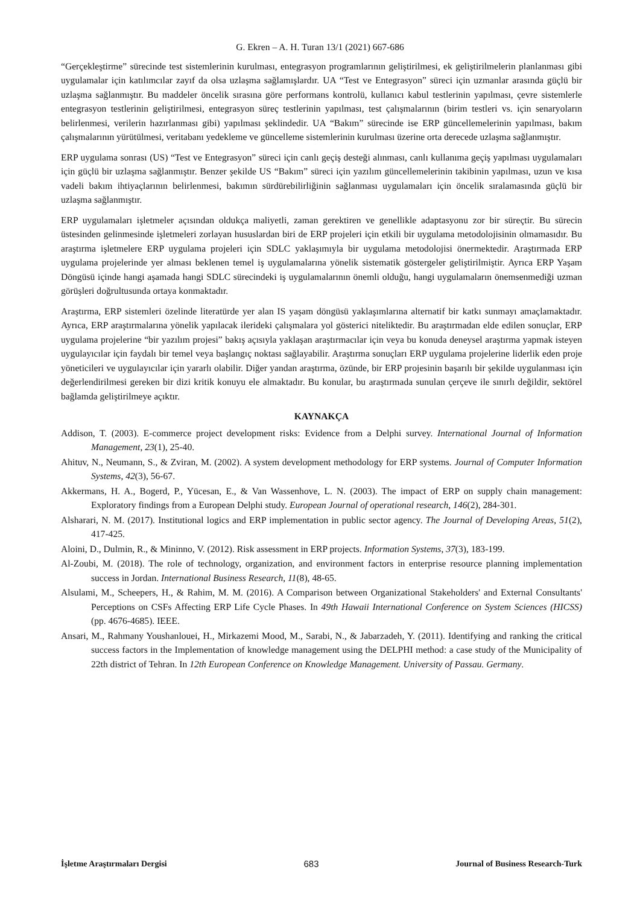G. Ekren – A. H. Turan 13/1 (2021) 667-686
“Gerçekleştirme” sürecinde test sistemlerinin kurulması, entegrasyon programlarının geliştirilmesi, ek geliştirilmelerin planlanması gibi uygulamalar için katılımcılar zayıf da olsa uzlaşma sağlamışlardır. UA “Test ve Entegrasyon” süreci için uzmanlar arasında güçlü bir uzlaşma sağlanmıştır. Bu maddeler öncelik sırasına göre performans kontrolü, kullanıcı kabul testlerinin yapılması, çevre sistemlerle entegrasyon testlerinin geliştirilmesi, entegrasyon süreç testlerinin yapılması, test çalışmalarının (birim testleri vs. için senaryoların belirlenmesi, verilerin hazırlanması gibi) yapılması şeklindedir. UA “Bakım” sürecinde ise ERP güncellemelerinin yapılması, bakım çalışmalarının yürütülmesi, veritabanı yedekleme ve güncelleme sistemlerinin kurulması üzerine orta derecede uzlaşma sağlanmıştır.
ERP uygulama sonrası (US) “Test ve Entegrasyon” süreci için canlı geçiş desteği alınması, canlı kullanıma geçiş yapılması uygulamaları için güçlü bir uzlaşma sağlanmıştır. Benzer şekilde US “Bakım” süreci için yazılım güncellemelerinin takibinin yapılması, uzun ve kısa vadeli bakım ihtiyaçlarının belirlenmesi, bakımın sürdürebilirliğinin sağlanması uygulamaları için öncelik sıralamasında güçlü bir uzlaşma sağlanmıştır.
ERP uygulamaları işletmeler açısından oldukça maliyetli, zaman gerektiren ve genellikle adaptasyonu zor bir süreçtir. Bu sürecin üstesinden gelinmesinde işletmeleri zorlayan hususlardan biri de ERP projeleri için etkili bir uygulama metodolojisinin olmamasıdır. Bu araştırma işletmelere ERP uygulama projeleri için SDLC yaklaşımıyla bir uygulama metodolojisi önermektedir. Araştırmada ERP uygulama projelerinde yer alması beklenen temel iş uygulamalarına yönelik sistematik göstergeler geliştirilmiştir. Ayrıca ERP Yaşam Döngüsü içinde hangi aşamada hangi SDLC sürecindeki iş uygulamalarının önemli olduğu, hangi uygulamaların önemsenmediği uzman görüşleri doğrultusunda ortaya konmaktadır.
Araştırma, ERP sistemleri özelinde literatürde yer alan IS yaşam döngüsü yaklaşımlarına alternatif bir katkı sunmayı amaçlamaktadır. Ayrıca, ERP araştırmalarına yönelik yapılacak ilerideki çalışmalara yol gösterici niteliktedir. Bu araştırmadan elde edilen sonuçlar, ERP uygulama projelerine “bir yazılım projesi” bakış açısıyla yaklaşan araştırmacılar için veya bu konuda deneysel araştırma yapmak isteyen uygulayıcılar için faydalı bir temel veya başlangıç noktası sağlayabilir. Araştırma sonuçları ERP uygulama projelerine liderlik eden proje yöneticileri ve uygulayıcılar için yararlı olabilir. Diğer yandan araştırma, özünde, bir ERP projesinin başarılı bir şekilde uygulanması için değerlendirilmesi gereken bir dizi kritik konuyu ele almaktadır. Bu konular, bu araştırmada sunulan çerçeve ile sınırlı değildir, sektörel bağlamda geliştirilmeye açıktır.
KAYNAKÇA
Addison, T. (2003). E-commerce project development risks: Evidence from a Delphi survey. International Journal of Information Management, 23(1), 25-40.
Ahituv, N., Neumann, S., & Zviran, M. (2002). A system development methodology for ERP systems. Journal of Computer Information Systems, 42(3), 56-67.
Akkermans, H. A., Bogerd, P., Yücesan, E., & Van Wassenhove, L. N. (2003). The impact of ERP on supply chain management: Exploratory findings from a European Delphi study. European Journal of operational research, 146(2), 284-301.
Alsharari, N. M. (2017). Institutional logics and ERP implementation in public sector agency. The Journal of Developing Areas, 51(2), 417-425.
Aloini, D., Dulmin, R., & Mininno, V. (2012). Risk assessment in ERP projects. Information Systems, 37(3), 183-199.
Al-Zoubi, M. (2018). The role of technology, organization, and environment factors in enterprise resource planning implementation success in Jordan. International Business Research, 11(8), 48-65.
Alsulami, M., Scheepers, H., & Rahim, M. M. (2016). A Comparison between Organizational Stakeholders' and External Consultants' Perceptions on CSFs Affecting ERP Life Cycle Phases. In 49th Hawaii International Conference on System Sciences (HICSS) (pp. 4676-4685). IEEE.
Ansari, M., Rahmany Youshanlouei, H., Mirkazemi Mood, M., Sarabi, N., & Jabarzadeh, Y. (2011). Identifying and ranking the critical success factors in the Implementation of knowledge management using the DELPHI method: a case study of the Municipality of 22th district of Tehran. In 12th European Conference on Knowledge Management. University of Passau. Germany.
İşletme Araştırmaları Dergisi 683 Journal of Business Research-Turk